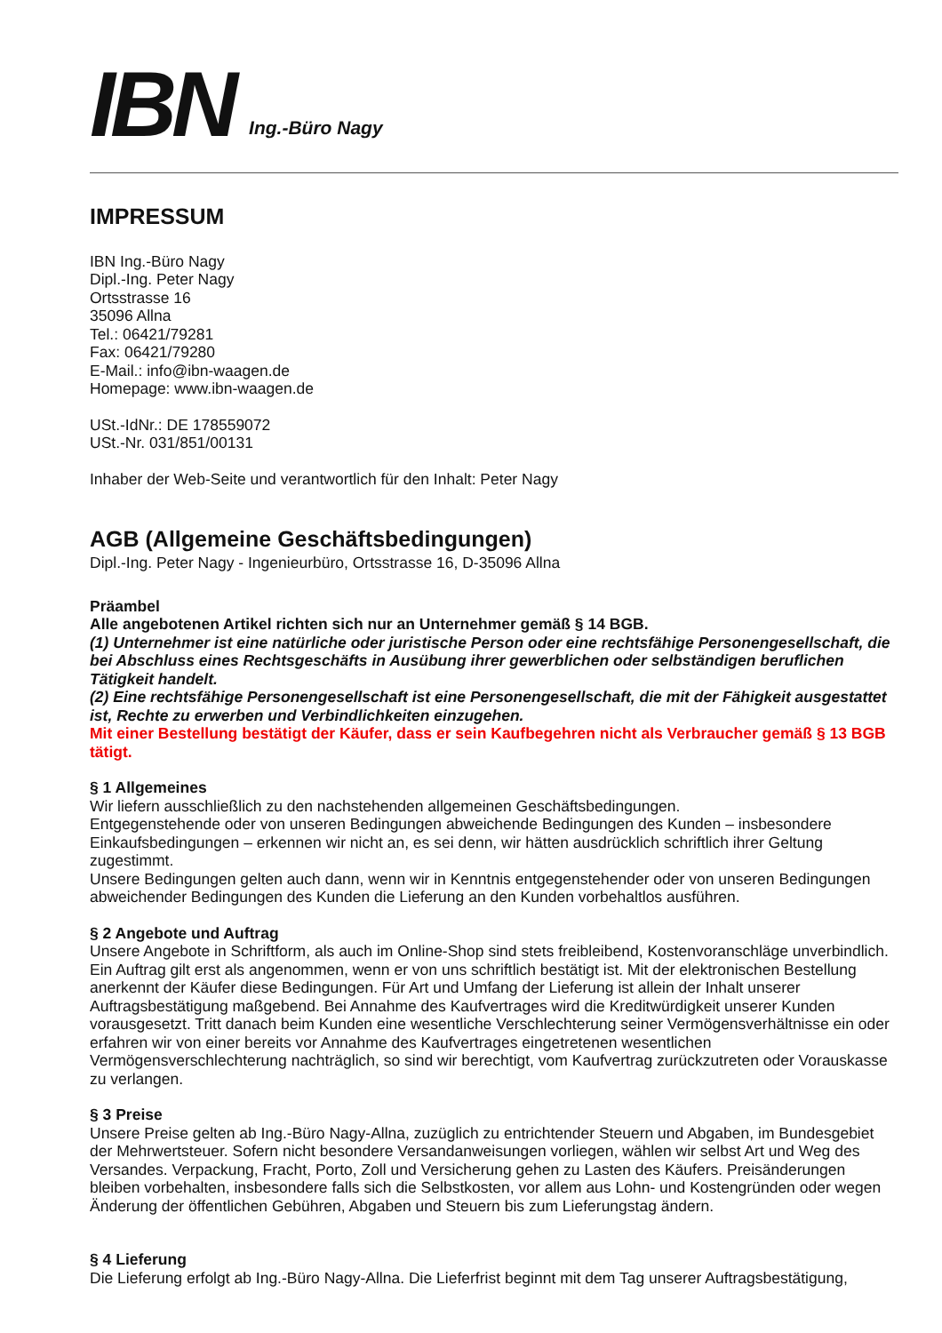IBN Ing.-Büro Nagy
IMPRESSUM
IBN Ing.-Büro Nagy
Dipl.-Ing. Peter Nagy
Ortsstrasse 16
35096 Allna
Tel.: 06421/79281
Fax: 06421/79280
E-Mail.: info@ibn-waagen.de
Homepage: www.ibn-waagen.de
USt.-IdNr.: DE 178559072
USt.-Nr. 031/851/00131
Inhaber der Web-Seite und verantwortlich für den Inhalt: Peter Nagy
AGB (Allgemeine Geschäftsbedingungen)
Dipl.-Ing. Peter Nagy - Ingenieurbüro, Ortsstrasse 16, D-35096 Allna
Präambel
Alle angebotenen Artikel richten sich nur an Unternehmer gemäß § 14 BGB.
(1) Unternehmer ist eine natürliche oder juristische Person oder eine rechtsfähige Personengesellschaft, die bei Abschluss eines Rechtsgeschäfts in Ausübung ihrer gewerblichen oder selbständigen beruflichen Tätigkeit handelt.
(2) Eine rechtsfähige Personengesellschaft ist eine Personengesellschaft, die mit der Fähigkeit ausgestattet ist, Rechte zu erwerben und Verbindlichkeiten einzugehen.
Mit einer Bestellung bestätigt der Käufer, dass er sein Kaufbegehren nicht als Verbraucher gemäß § 13 BGB tätigt.
§ 1 Allgemeines
Wir liefern ausschließlich zu den nachstehenden allgemeinen Geschäftsbedingungen.
Entgegenstehende oder von unseren Bedingungen abweichende Bedingungen des Kunden – insbesondere Einkaufsbedingungen – erkennen wir nicht an, es sei denn, wir hätten ausdrücklich schriftlich ihrer Geltung zugestimmt.
Unsere Bedingungen gelten auch dann, wenn wir in Kenntnis entgegenstehender oder von unseren Bedingungen abweichender Bedingungen des Kunden die Lieferung an den Kunden vorbehaltlos ausführen.
§ 2 Angebote und Auftrag
Unsere Angebote in Schriftform, als auch im Online-Shop sind stets freibleibend, Kostenvoranschläge unverbindlich. Ein Auftrag gilt erst als angenommen, wenn er von uns schriftlich bestätigt ist. Mit der elektronischen Bestellung anerkennt der Käufer diese Bedingungen. Für Art und Umfang der Lieferung ist allein der Inhalt unserer Auftragsbestätigung maßgebend. Bei Annahme des Kaufvertrages wird die Kreditwürdigkeit unserer Kunden vorausgesetzt. Tritt danach beim Kunden eine wesentliche Verschlechterung seiner Vermögensverhältnisse ein oder erfahren wir von einer bereits vor Annahme des Kaufvertrages eingetretenen wesentlichen Vermögensverschlechterung nachträglich, so sind wir berechtigt, vom Kaufvertrag zurückzutreten oder Vorauskasse zu verlangen.
§ 3 Preise
Unsere Preise gelten ab Ing.-Büro Nagy-Allna, zuzüglich zu entrichtender Steuern und Abgaben, im Bundesgebiet der Mehrwertsteuer. Sofern nicht besondere Versandanweisungen vorliegen, wählen wir selbst Art und Weg des Versandes. Verpackung, Fracht, Porto, Zoll und Versicherung gehen zu Lasten des Käufers. Preisänderungen bleiben vorbehalten, insbesondere falls sich die Selbstkosten, vor allem aus Lohn- und Kostengründen oder wegen Änderung der öffentlichen Gebühren, Abgaben und Steuern bis zum Lieferungstag ändern.
§ 4 Lieferung
Die Lieferung erfolgt ab Ing.-Büro Nagy-Allna. Die Lieferfrist beginnt mit dem Tag unserer Auftragsbestätigung,